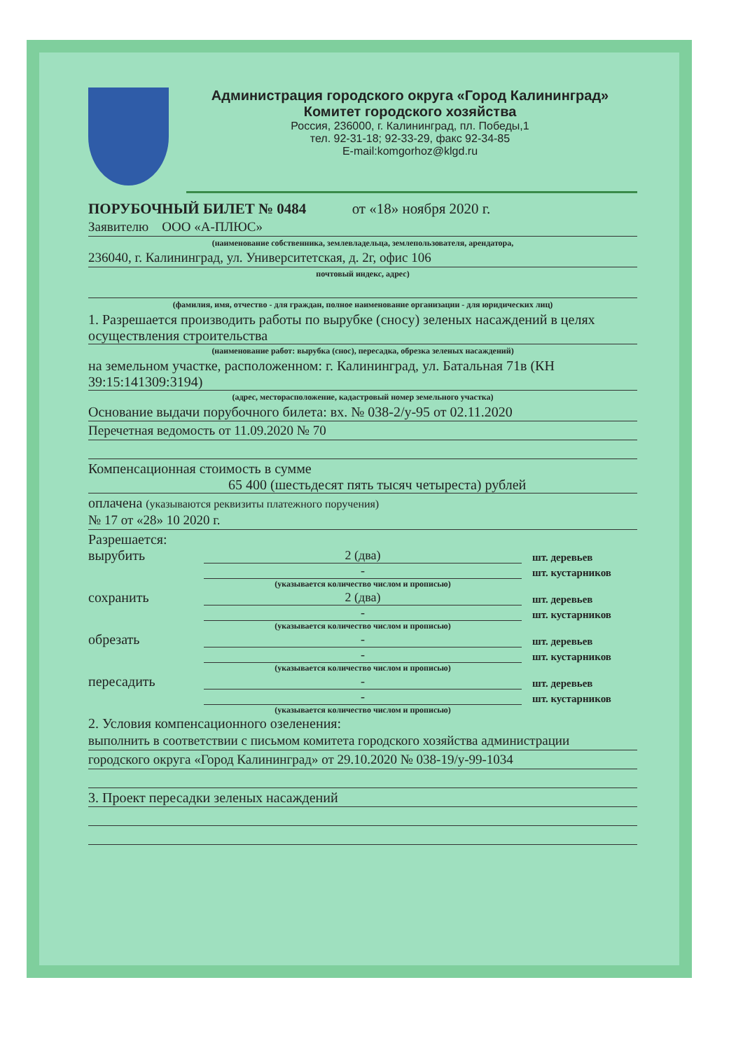Администрация городского округа «Город Калининград»
Комитет городского хозяйства
Россия, 236000, г. Калининград, пл. Победы,1
тел. 92-31-18; 92-33-29, факс 92-34-85
E-mail:komgorhoz@klgd.ru
ПОРУБОЧНЫЙ БИЛЕТ № 0484 от «18» ноября 2020 г.
Заявителю ООО «А-ПЛЮС»
(наименование собственника, землевладельца, землепользователя, арендатора,
236040, г. Калининград, ул. Университетская, д. 2г, офис 106
почтовый индекс, адрес)
(фамилия, имя, отчество - для граждан, полное наименование организации - для юридических лиц)
1. Разрешается производить работы по вырубке (сносу) зеленых насаждений в целях осуществления строительства
(наименование работ: вырубка (снос), пересадка, обрезка зеленых насаждений)
на земельном участке, расположенном: г. Калининград, ул. Батальная 71в (КН 39:15:141309:3194)
(адрес, месторасположение, кадастровый номер земельного участка)
Основание выдачи порубочного билета: вх. № 038-2/у-95 от 02.11.2020
Перечетная ведомость от 11.09.2020 № 70
Компенсационная стоимость в сумме
65 400 (шестьдесят пять тысяч четыреста) рублей
оплачена (указываются реквизиты платежного поручения)
№ 17 от «28» 10 2020 г.
Разрешается:
вырубить 2 (два) шт. деревьев
- шт. кустарников
(указывается количество числом и прописью)
сохранить 2 (два) шт. деревьев
- шт. кустарников
(указывается количество числом и прописью)
обрезать - шт. деревьев
- шт. кустарников
(указывается количество числом и прописью)
пересадить - шт. деревьев
- шт. кустарников
(указывается количество числом и прописью)
2. Условия компенсационного озеленения:
выполнить в соответствии с письмом комитета городского хозяйства администрации
городского округа «Город Калининград» от 29.10.2020 № 038-19/у-99-1034
3. Проект пересадки зеленых насаждений